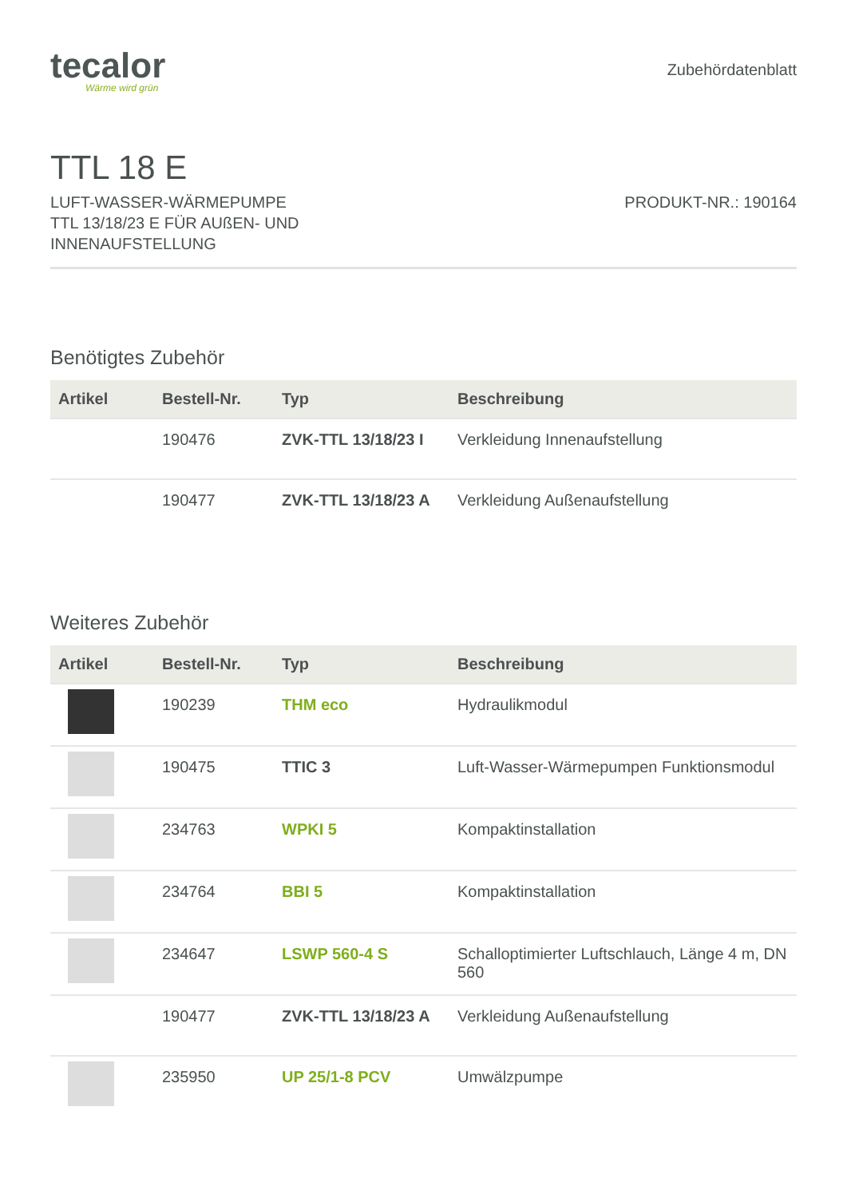tecalor
Wärme wird grün
Zubehördatenblatt
TTL 18 E
LUFT-WASSER-WÄRMEPUMPE
TTL 13/18/23 E FÜR AUßEN- UND
INNENAUFSTELLUNG
PRODUKT-NR.: 190164
Benötigtes Zubehör
| Artikel | Bestell-Nr. | Typ | Beschreibung |
| --- | --- | --- | --- |
| | 190476 | ZVK-TTL 13/18/23 I | Verkleidung Innenaufstellung |
| | 190477 | ZVK-TTL 13/18/23 A | Verkleidung Außenaufstellung |
Weiteres Zubehör
| Artikel | Bestell-Nr. | Typ | Beschreibung |
| --- | --- | --- | --- |
| | 190239 | THM eco | Hydraulikmodul |
| | 190475 | TTIC 3 | Luft-Wasser-Wärmepumpen Funktionsmodul |
| | 234763 | WPKI 5 | Kompaktinstallation |
| | 234764 | BBI 5 | Kompaktinstallation |
| | 234647 | LSWP 560-4 S | Schalloptimierter Luftschlauch, Länge 4 m, DN 560 |
| | 190477 | ZVK-TTL 13/18/23 A | Verkleidung Außenaufstellung |
| | 235950 | UP 25/1-8 PCV | Umwälzpumpe |